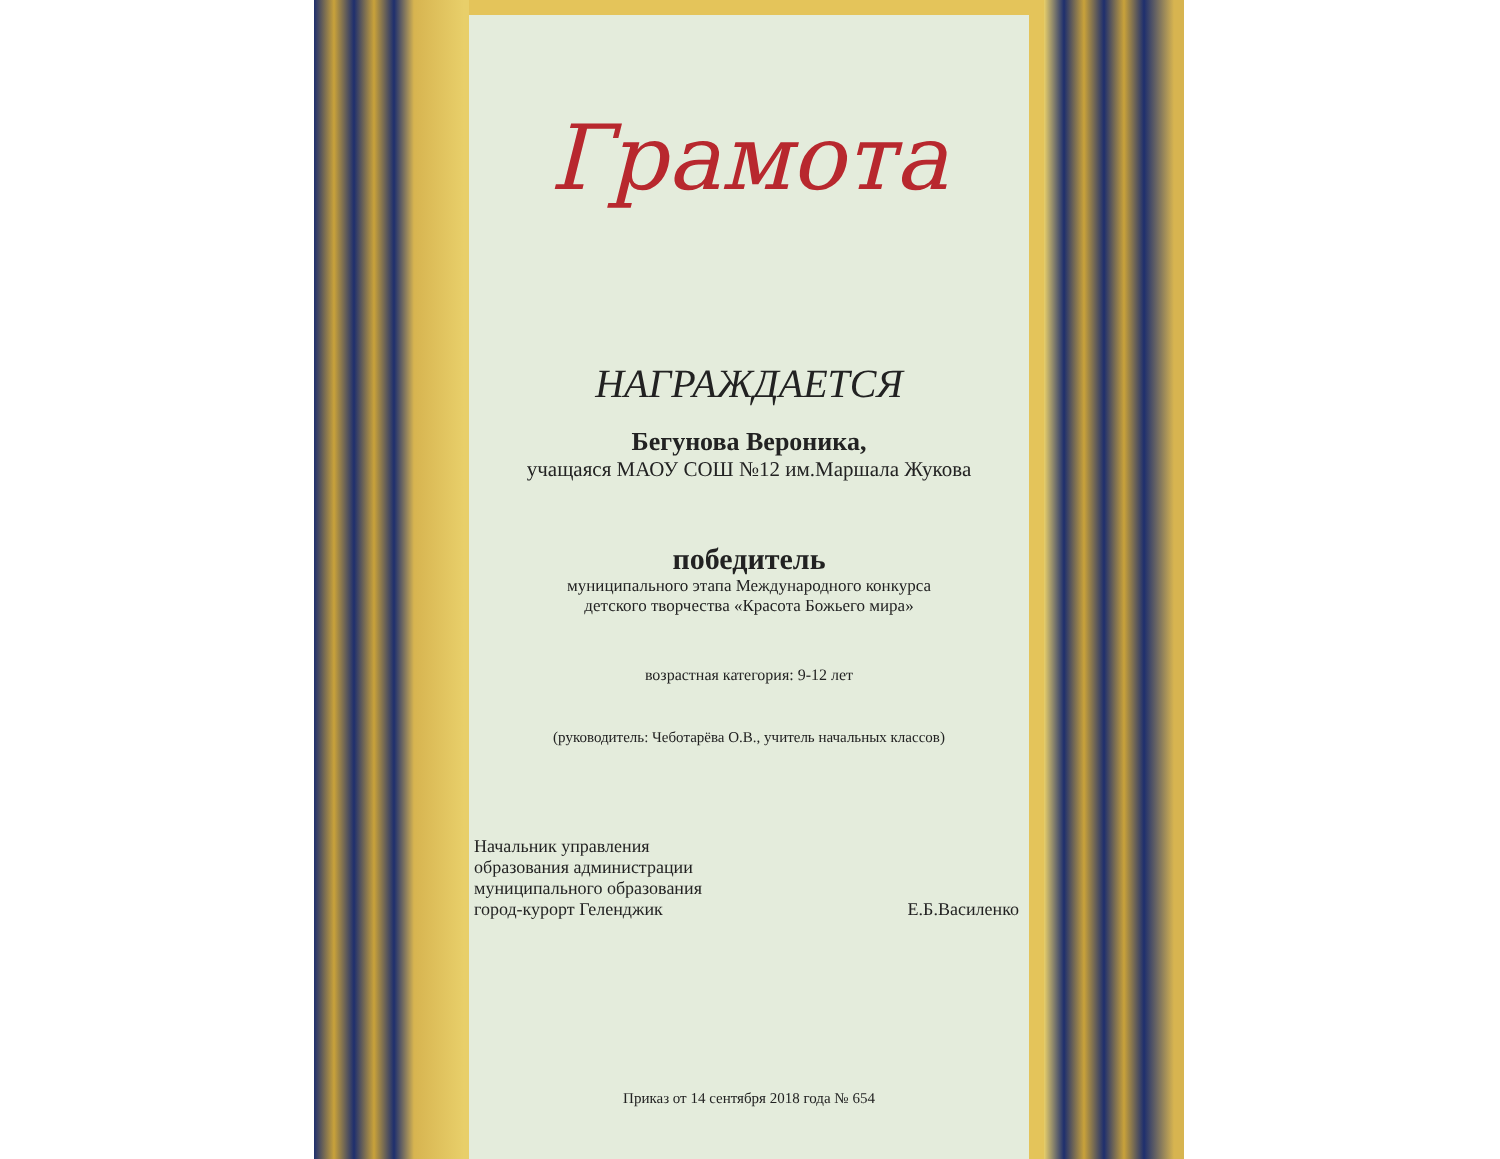Грамота
НАГРАЖДАЕТСЯ
Бегунова Вероника,
учащаяся МАОУ СОШ №12 им.Маршала Жукова
победитель
муниципального этапа Международного конкурса
детского творчества «Красота Божьего мира»
возрастная категория: 9-12 лет
(руководитель: Чеботарёва О.В., учитель начальных классов)
Начальник управления
образования администрации
муниципального образования
город-курорт Геленджик
Е.Б.Василенко
Приказ от 14 сентября 2018 года № 654